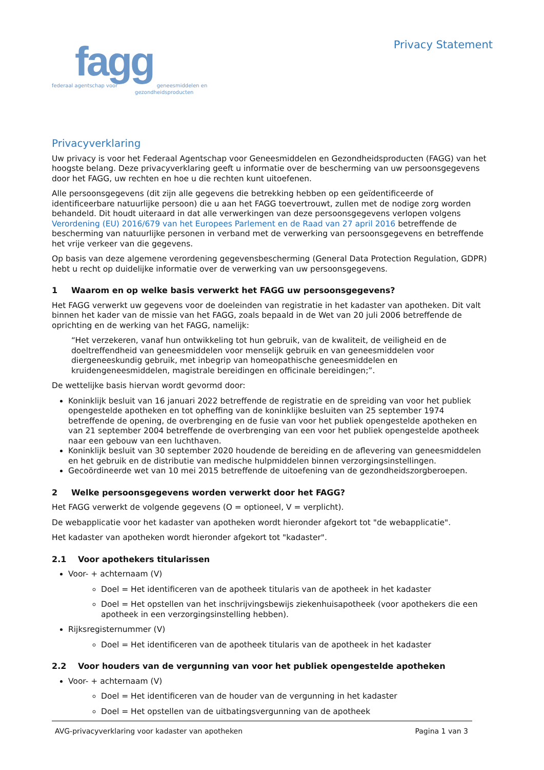fagg
federaal agentschap voor geneesmiddelen en
gezondheidsproducten
Privacy Statement
Privacyverklaring
Uw privacy is voor het Federaal Agentschap voor Geneesmiddelen en Gezondheidsproducten (FAGG) van het hoogste belang. Deze privacyverklaring geeft u informatie over de bescherming van uw persoonsgegevens door het FAGG, uw rechten en hoe u die rechten kunt uitoefenen.
Alle persoonsgegevens (dit zijn alle gegevens die betrekking hebben op een geïdentificeerde of identificeerbare natuurlijke persoon) die u aan het FAGG toevertrouwt, zullen met de nodige zorg worden behandeld. Dit houdt uiteraard in dat alle verwerkingen van deze persoonsgegevens verlopen volgens Verordening (EU) 2016/679 van het Europees Parlement en de Raad van 27 april 2016 betreffende de bescherming van natuurlijke personen in verband met de verwerking van persoonsgegevens en betreffende het vrije verkeer van die gegevens.
Op basis van deze algemene verordening gegevensbescherming (General Data Protection Regulation, GDPR) hebt u recht op duidelijke informatie over de verwerking van uw persoonsgegevens.
1 Waarom en op welke basis verwerkt het FAGG uw persoonsgegevens?
Het FAGG verwerkt uw gegevens voor de doeleinden van registratie in het kadaster van apotheken. Dit valt binnen het kader van de missie van het FAGG, zoals bepaald in de Wet van 20 juli 2006 betreffende de oprichting en de werking van het FAGG, namelijk:
“Het verzekeren, vanaf hun ontwikkeling tot hun gebruik, van de kwaliteit, de veiligheid en de doeltreffendheid van geneesmiddelen voor menselijk gebruik en van geneesmiddelen voor diergeneeskundig gebruik, met inbegrip van homeopathische geneesmiddelen en kruidengeneesmiddelen, magistrale bereidingen en officinale bereidingen;”.
De wettelijke basis hiervan wordt gevormd door:
Koninklijk besluit van 16 januari 2022 betreffende de registratie en de spreiding van voor het publiek opengestelde apotheken en tot opheffing van de koninklijke besluiten van 25 september 1974 betreffende de opening, de overbrenging en de fusie van voor het publiek opengestelde apotheken en van 21 september 2004 betreffende de overbrenging van een voor het publiek opengestelde apotheek naar een gebouw van een luchthaven.
Koninklijk besluit van 30 september 2020 houdende de bereiding en de aflevering van geneesmiddelen en het gebruik en de distributie van medische hulpmiddelen binnen verzorgingsinstellingen.
Gecoördineerde wet van 10 mei 2015 betreffende de uitoefening van de gezondheidszorgberoepen.
2 Welke persoonsgegevens worden verwerkt door het FAGG?
Het FAGG verwerkt de volgende gegevens (O = optioneel, V = verplicht).
De webapplicatie voor het kadaster van apotheken wordt hieronder afgekort tot "de webapplicatie".
Het kadaster van apotheken wordt hieronder afgekort tot "kadaster".
2.1 Voor apothekers titularissen
Voor- + achternaam (V)
Doel = Het identificeren van de apotheek titularis van de apotheek in het kadaster
Doel = Het opstellen van het inschrijvingsbewijs ziekenhuisapotheek (voor apothekers die een apotheek in een verzorgingsinstelling hebben).
Rijksregisternummer (V)
Doel = Het identificeren van de apotheek titularis van de apotheek in het kadaster
2.2 Voor houders van de vergunning van voor het publiek opengestelde apotheken
Voor- + achternaam (V)
Doel = Het identificeren van de houder van de vergunning in het kadaster
Doel = Het opstellen van de uitbatingsvergunning van de apotheek
AVG-privacyverklaring voor kadaster van apotheken
Pagina 1 van 3